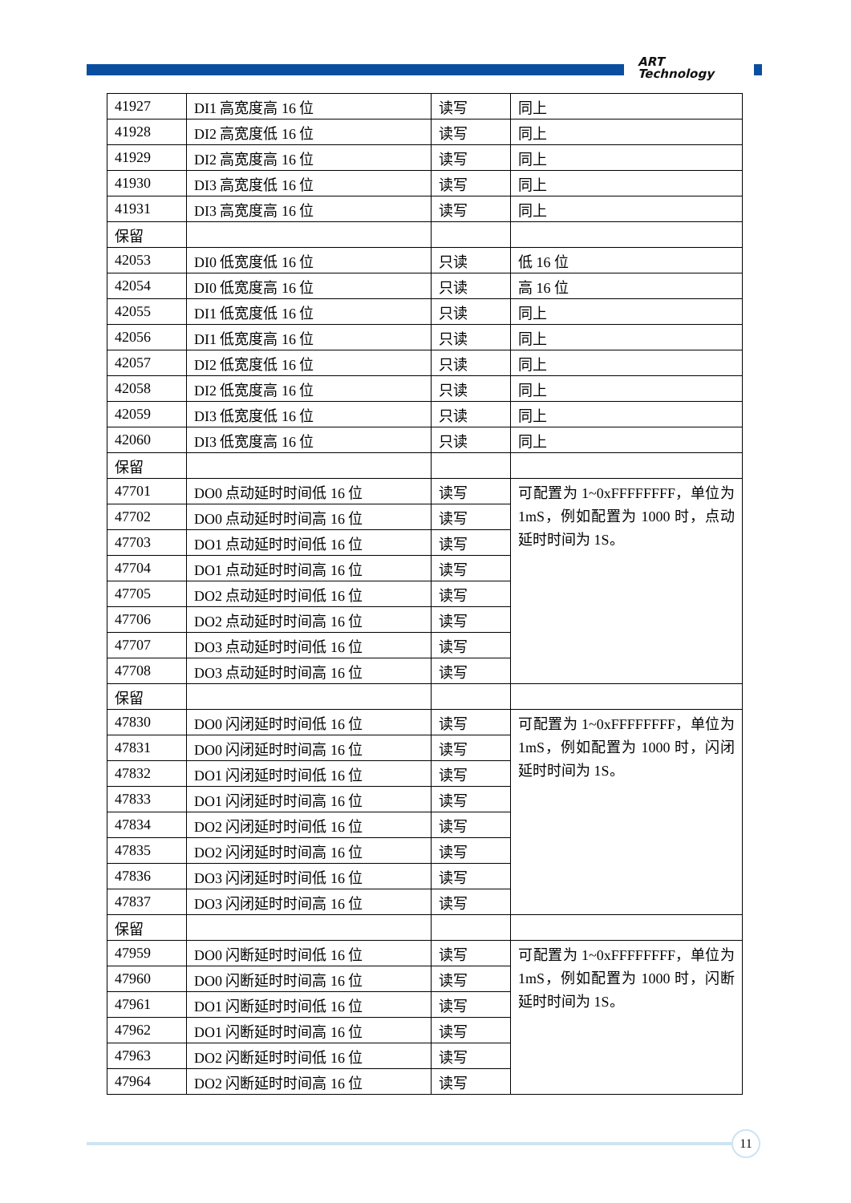ART
Technology
| 41927 | DI1 高宽度高 16 位 | 读写 | 同上 |
| 41928 | DI2 高宽度低 16 位 | 读写 | 同上 |
| 41929 | DI2 高宽度高 16 位 | 读写 | 同上 |
| 41930 | DI3 高宽度低 16 位 | 读写 | 同上 |
| 41931 | DI3 高宽度高 16 位 | 读写 | 同上 |
| 保留 | | | |
| 42053 | DI0 低宽度低 16 位 | 只读 | 低 16 位 |
| 42054 | DI0 低宽度高 16 位 | 只读 | 高 16 位 |
| 42055 | DI1 低宽度低 16 位 | 只读 | 同上 |
| 42056 | DI1 低宽度高 16 位 | 只读 | 同上 |
| 42057 | DI2 低宽度低 16 位 | 只读 | 同上 |
| 42058 | DI2 低宽度高 16 位 | 只读 | 同上 |
| 42059 | DI3 低宽度低 16 位 | 只读 | 同上 |
| 42060 | DI3 低宽度高 16 位 | 只读 | 同上 |
| 保留 | | | |
| 47701 | DO0 点动延时时间低 16 位 | 读写 | 可配置为 1~0xFFFFFFFF，单位为 1mS，例如配置为 1000 时，点动延时时间为 1S。 |
| 47702 | DO0 点动延时时间高 16 位 | 读写 | |
| 47703 | DO1 点动延时时间低 16 位 | 读写 | |
| 47704 | DO1 点动延时时间高 16 位 | 读写 | |
| 47705 | DO2 点动延时时间低 16 位 | 读写 | |
| 47706 | DO2 点动延时时间高 16 位 | 读写 | |
| 47707 | DO3 点动延时时间低 16 位 | 读写 | |
| 47708 | DO3 点动延时时间高 16 位 | 读写 | |
| 保留 | | | |
| 47830 | DO0 闪闭延时时间低 16 位 | 读写 | 可配置为 1~0xFFFFFFFF，单位为 1mS，例如配置为 1000 时，闪闭延时时间为 1S。 |
| 47831 | DO0 闪闭延时时间高 16 位 | 读写 | |
| 47832 | DO1 闪闭延时时间低 16 位 | 读写 | |
| 47833 | DO1 闪闭延时时间高 16 位 | 读写 | |
| 47834 | DO2 闪闭延时时间低 16 位 | 读写 | |
| 47835 | DO2 闪闭延时时间高 16 位 | 读写 | |
| 47836 | DO3 闪闭延时时间低 16 位 | 读写 | |
| 47837 | DO3 闪闭延时时间高 16 位 | 读写 | |
| 保留 | | | |
| 47959 | DO0 闪断延时时间低 16 位 | 读写 | 可配置为 1~0xFFFFFFFF，单位为 1mS，例如配置为 1000 时，闪断延时时间为 1S。 |
| 47960 | DO0 闪断延时时间高 16 位 | 读写 | |
| 47961 | DO1 闪断延时时间低 16 位 | 读写 | |
| 47962 | DO1 闪断延时时间高 16 位 | 读写 | |
| 47963 | DO2 闪断延时时间低 16 位 | 读写 | |
| 47964 | DO2 闪断延时时间高 16 位 | 读写 | |
11